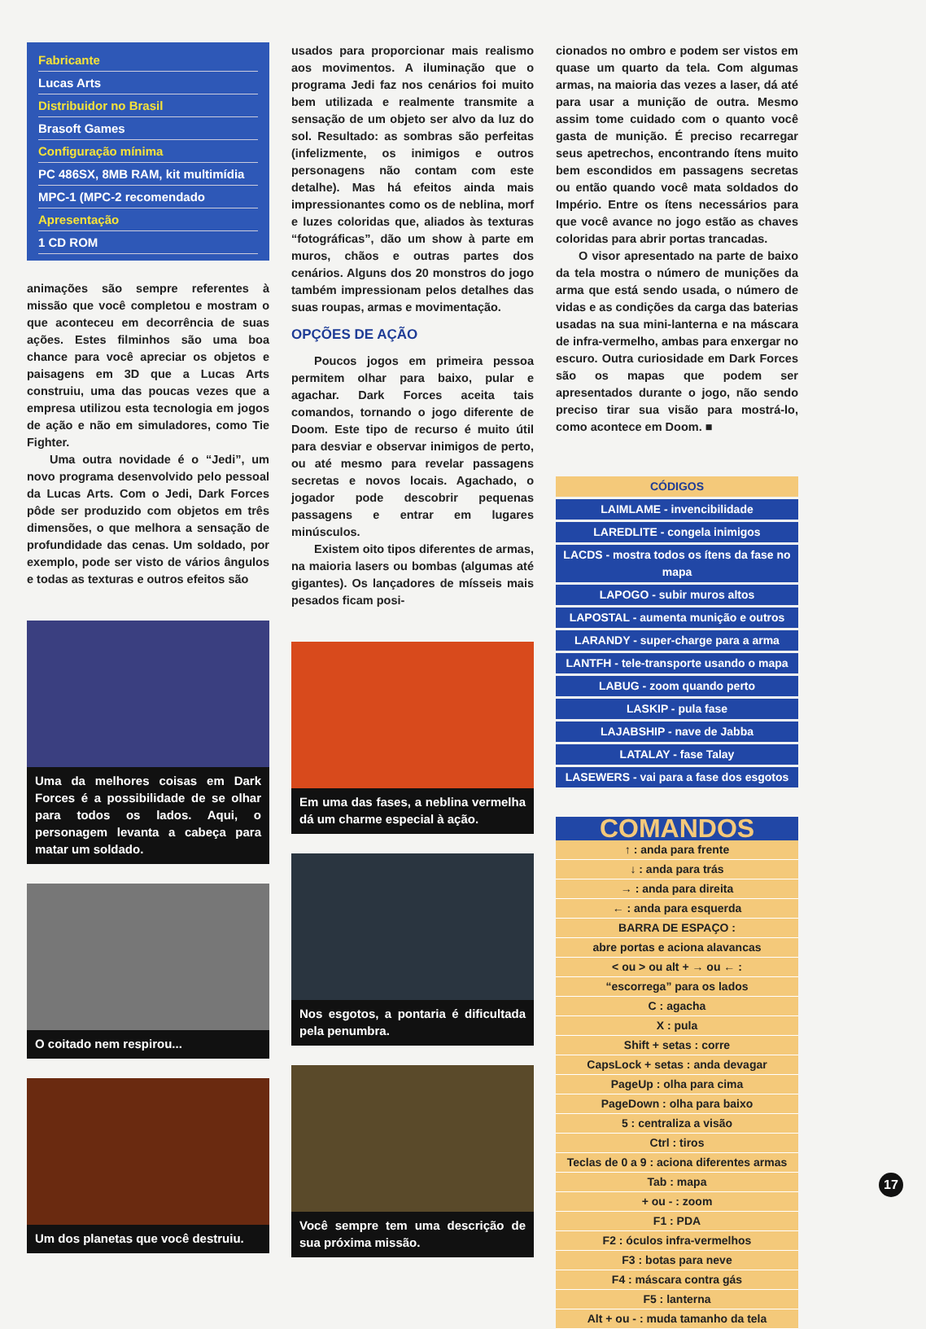Fabricante
Lucas Arts
Distribuidor no Brasil
Brasoft Games
Configuração mínima
PC 486SX, 8MB RAM, kit multimídia
MPC-1 (MPC-2 recomendado
Apresentação
1 CD ROM
animações são sempre referentes à missão que você completou e mostram o que aconteceu em decorrência de suas ações. Estes filminhos são uma boa chance para você apreciar os objetos e paisagens em 3D que a Lucas Arts construiu, uma das poucas vezes que a empresa utilizou esta tecnologia em jogos de ação e não em simuladores, como Tie Fighter.
Uma outra novidade é o “Jedi”, um novo programa desenvolvido pelo pessoal da Lucas Arts. Com o Jedi, Dark Forces pôde ser produzido com objetos em três dimensões, o que melhora a sensação de profundidade das cenas. Um soldado, por exemplo, pode ser visto de vários ângulos e todas as texturas e outros efeitos são
Uma da melhores coisas em Dark Forces é a possibilidade de se olhar para todos os lados. Aqui, o personagem levanta a cabeça para matar um soldado.
O coitado nem respirou...
Um dos planetas que você destruiu.
usados para proporcionar mais realismo aos movimentos. A iluminação que o programa Jedi faz nos cenários foi muito bem utilizada e realmente transmite a sensação de um objeto ser alvo da luz do sol. Resultado: as sombras são perfeitas (infelizmente, os inimigos e outros personagens não contam com este detalhe). Mas há efeitos ainda mais impressionantes como os de neblina, morf e luzes coloridas que, aliados às texturas “fotográficas”, dão um show à parte em muros, chãos e outras partes dos cenários. Alguns dos 20 monstros do jogo também impressionam pelos detalhes das suas roupas, armas e movimentação.
OPÇÕES DE AÇÃO
Poucos jogos em primeira pessoa permitem olhar para baixo, pular e agachar. Dark Forces aceita tais comandos, tornando o jogo diferente de Doom. Este tipo de recurso é muito útil para desviar e observar inimigos de perto, ou até mesmo para revelar passagens secretas e novos locais. Agachado, o jogador pode descobrir pequenas passagens e entrar em lugares minúsculos.
Existem oito tipos diferentes de armas, na maioria lasers ou bombas (algumas até gigantes). Os lançadores de mísseis mais pesados ficam posi-
Em uma das fases, a neblina vermelha dá um charme especial à ação.
Nos esgotos, a pontaria é dificultada pela penumbra.
Você sempre tem uma descrição de sua próxima missão.
cionados no ombro e podem ser vistos em quase um quarto da tela. Com algumas armas, na maioria das vezes a laser, dá até para usar a munição de outra. Mesmo assim tome cuidado com o quanto você gasta de munição. É preciso recarregar seus apetrechos, encontrando ítens muito bem escondidos em passagens secretas ou então quando você mata soldados do Império. Entre os ítens necessários para que você avance no jogo estão as chaves coloridas para abrir portas trancadas.
O visor apresentado na parte de baixo da tela mostra o número de munições da arma que está sendo usada, o número de vidas e as condições da carga das baterias usadas na sua mini-lanterna e na máscara de infra-vermelho, ambas para enxergar no escuro. Outra curiosidade em Dark Forces são os mapas que podem ser apresentados durante o jogo, não sendo preciso tirar sua visão para mostrá-lo, como acontece em Doom. ■
CÓDIGOS
LAIMLAME - invencibilidade
LAREDLITE - congela inimigos
LACDS - mostra todos os ítens da fase no mapa
LAPOGO - subir muros altos
LAPOSTAL - aumenta munição e outros
LARANDY - super-charge para a arma
LANTFH - tele-transporte usando o mapa
LABUG - zoom quando perto
LASKIP - pula fase
LAJABSHIP - nave de Jabba
LATALAY - fase Talay
LASEWERS - vai para a fase dos esgotos
COMANDOS
↑ : anda para frente
↓ : anda para trás
→ : anda para direita
← : anda para esquerda
BARRA DE ESPAÇO :
abre portas e aciona alavancas
< ou > ou alt + → ou ← :
“escorrega” para os lados
C : agacha
X : pula
Shift + setas : corre
CapsLock + setas : anda devagar
PageUp : olha para cima
PageDown : olha para baixo
5 : centraliza a visão
Ctrl : tiros
Teclas de 0 a 9 : aciona diferentes armas
Tab : mapa
+ ou - : zoom
F1 : PDA
F2 : óculos infra-vermelhos
F3 : botas para neve
F4 : máscara contra gás
F5 : lanterna
Alt + ou - : muda tamanho da tela
17